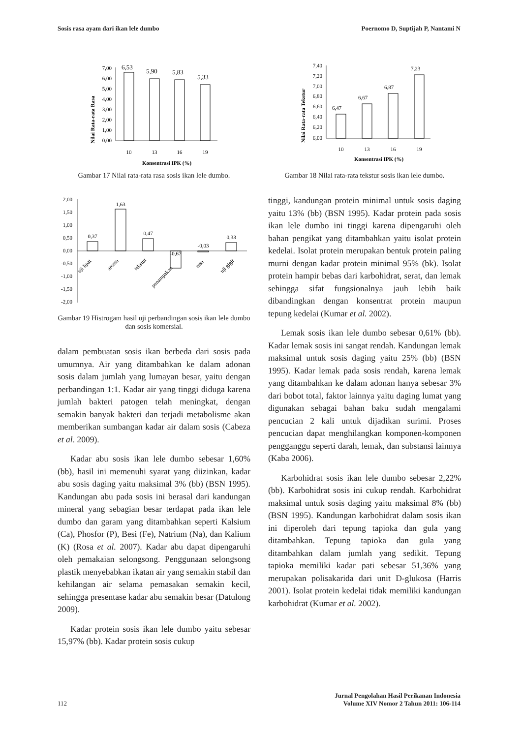Sosis rasa ayam dari ikan lele dumbo Poernomo D, Suptijah P, Nantami N
Nilai Rata-rata Rasa
7,00
6,00
5,00
4,00
3,00
2,00
1,00
0,00
6,53
5,90
5,83
5,33
10
13
16
19
Konsentrasi IPK (%)
Gambar 17 Nilai rata-rata rasa sosis ikan lele dumbo.
2,00
1,50
1,00
0,50
0,00
-0,50
-1,00
-1,50
-2,00
0,37
1,63
0,47
-0,67
-0,03
0,33
uji lipat
aroma
tekstur
penampakan
rasa
uji gigit
Gambar 19 Histrogam hasil uji perbandingan sosis ikan lele dumbo dan sosis komersial.
dalam pembuatan sosis ikan berbeda dari sosis pada umumnya. Air yang ditambahkan ke dalam adonan sosis dalam jumlah yang lumayan besar, yaitu dengan perbandingan 1:1. Kadar air yang tinggi diduga karena jumlah bakteri patogen telah meningkat, dengan semakin banyak bakteri dan terjadi metabolisme akan memberikan sumbangan kadar air dalam sosis (Cabeza et al. 2009).
Kadar abu sosis ikan lele dumbo sebesar 1,60% (bb), hasil ini memenuhi syarat yang diizinkan, kadar abu sosis daging yaitu maksimal 3% (bb) (BSN 1995). Kandungan abu pada sosis ini berasal dari kandungan mineral yang sebagian besar terdapat pada ikan lele dumbo dan garam yang ditambahkan seperti Kalsium (Ca), Phosfor (P), Besi (Fe), Natrium (Na), dan Kalium (K) (Rosa et al. 2007). Kadar abu dapat dipengaruhi oleh pemakaian selongsong. Penggunaan selongsong plastik menyebabkan ikatan air yang semakin stabil dan kehilangan air selama pemasakan semakin kecil, sehingga presentase kadar abu semakin besar (Datulong 2009).
Kadar protein sosis ikan lele dumbo yaitu sebesar 15,97% (bb). Kadar protein sosis cukup
Nilai Rata-rata Tekstur
7,40
7,20
7,00
6,80
6,60
6,40
6,20
6,00
6,47
6,67
6,87
7,23
10
13
16
19
Konsentrasi IPK (%)
Gambar 18 Nilai rata-rata tekstur sosis ikan lele dumbo.
tinggi, kandungan protein minimal untuk sosis daging yaitu 13% (bb) (BSN 1995). Kadar protein pada sosis ikan lele dumbo ini tinggi karena dipengaruhi oleh bahan pengikat yang ditambahkan yaitu isolat protein kedelai. Isolat protein merupakan bentuk protein paling murni dengan kadar protein minimal 95% (bk). Isolat protein hampir bebas dari karbohidrat, serat, dan lemak sehingga sifat fungsionalnya jauh lebih baik dibandingkan dengan konsentrat protein maupun tepung kedelai (Kumar et al. 2002).
Lemak sosis ikan lele dumbo sebesar 0,61% (bb). Kadar lemak sosis ini sangat rendah. Kandungan lemak maksimal untuk sosis daging yaitu 25% (bb) (BSN 1995). Kadar lemak pada sosis rendah, karena lemak yang ditambahkan ke dalam adonan hanya sebesar 3% dari bobot total, faktor lainnya yaitu daging lumat yang digunakan sebagai bahan baku sudah mengalami pencucian 2 kali untuk dijadikan surimi. Proses pencucian dapat menghilangkan komponen-komponen pengganggu seperti darah, lemak, dan substansi lainnya (Kaba 2006).
Karbohidrat sosis ikan lele dumbo sebesar 2,22% (bb). Karbohidrat sosis ini cukup rendah. Karbohidrat maksimal untuk sosis daging yaitu maksimal 8% (bb) (BSN 1995). Kandungan karbohidrat dalam sosis ikan ini diperoleh dari tepung tapioka dan gula yang ditambahkan. Tepung tapioka dan gula yang ditambahkan dalam jumlah yang sedikit. Tepung tapioka memiliki kadar pati sebesar 51,36% yang merupakan polisakarida dari unit D-glukosa (Harris 2001). Isolat protein kedelai tidak memiliki kandungan karbohidrat (Kumar et al. 2002).
112 Jurnal Pengolahan Hasil Perikanan Indonesia
Volume XIV Nomor 2 Tahun 2011: 106-114